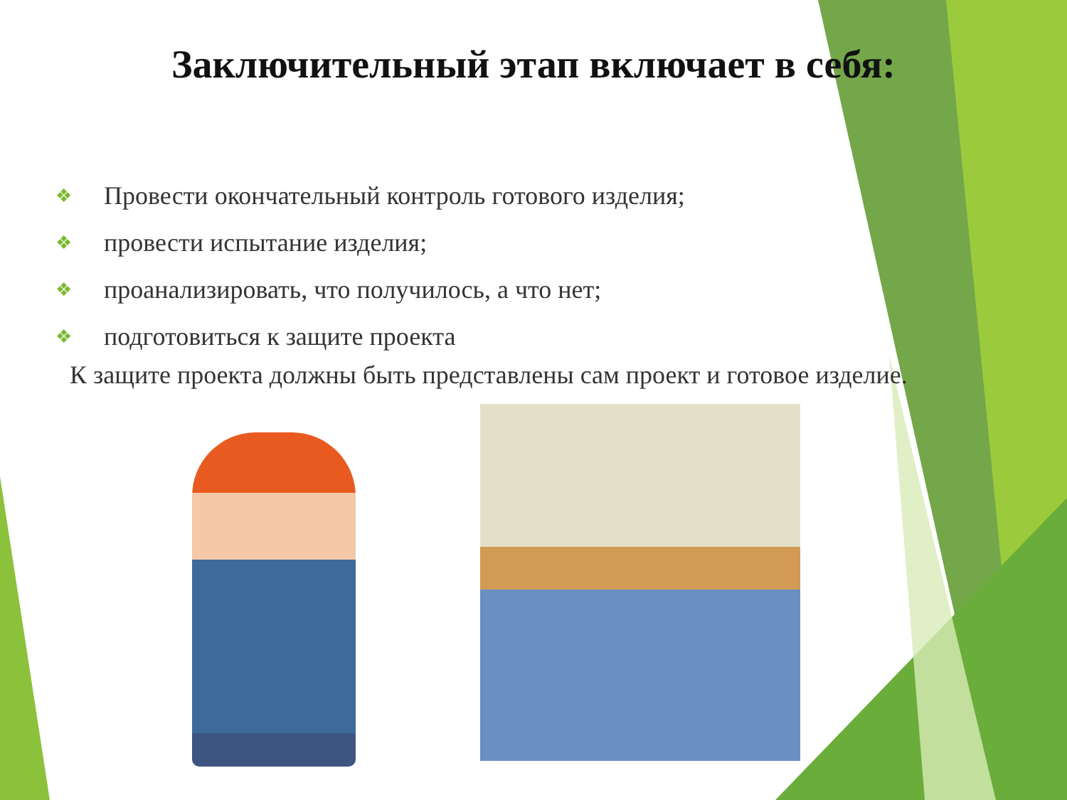Заключительный этап включает в себя:
❖ Провести окончательный контроль готового изделия;
❖ провести испытание изделия;
❖ проанализировать, что получилось, а что нет;
❖ подготовиться к защите проекта
К защите проекта должны быть представлены сам проект и готовое изделие.